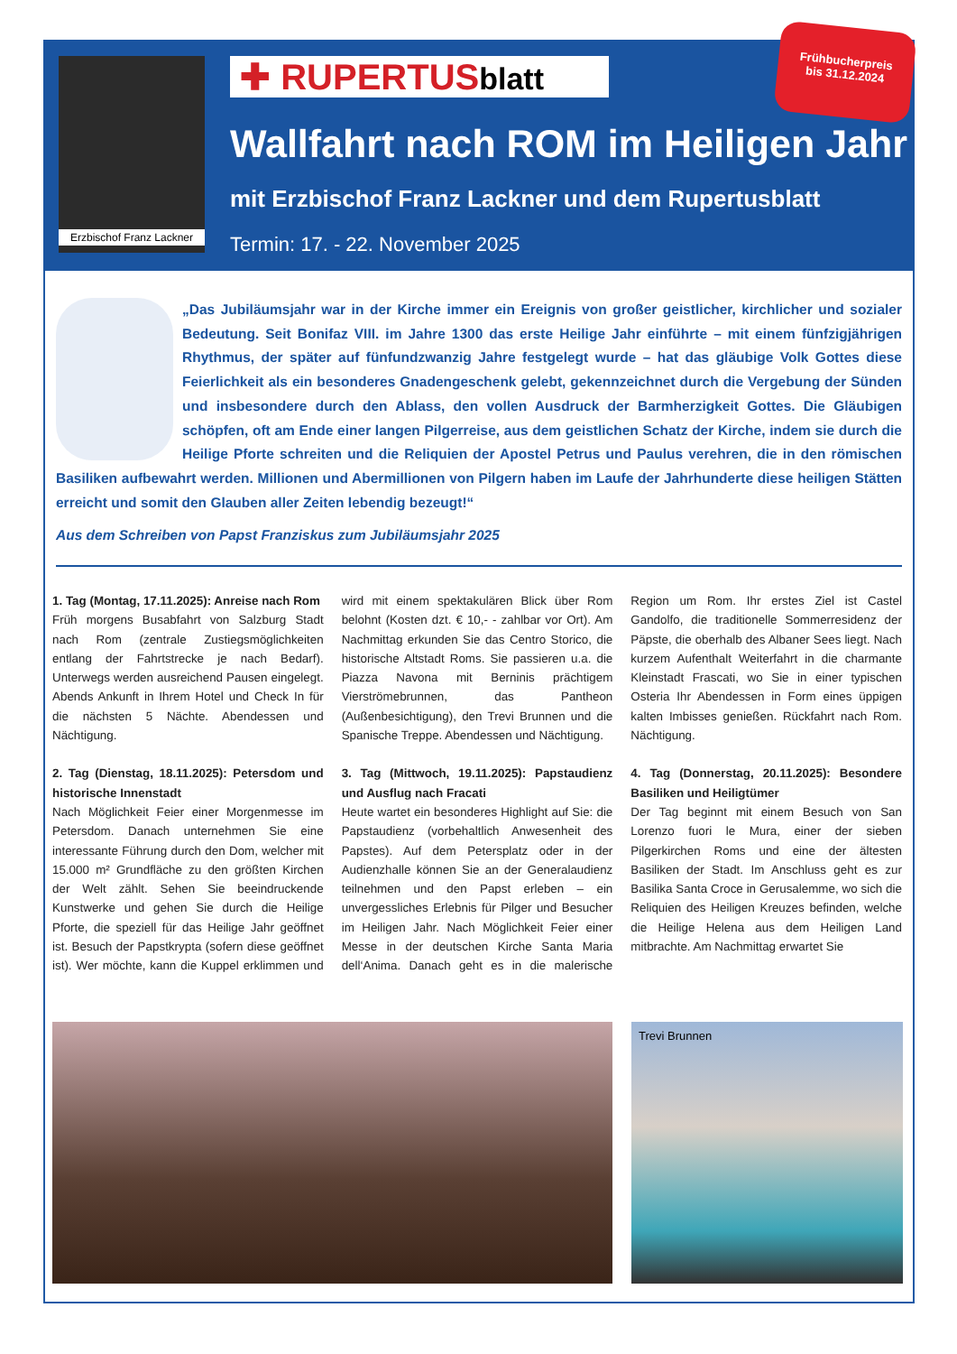Erzbischof Franz Lackner
✚ RUPERTUSblatt
Frühbucherpreis
bis 31.12.2024
Wallfahrt nach ROM im Heiligen Jahr
mit Erzbischof Franz Lackner und dem Rupertusblatt
Termin: 17. - 22. November 2025
„Das Jubiläumsjahr war in der Kirche immer ein Ereignis von großer geistlicher, kirchlicher und sozialer Bedeutung. Seit Bonifaz VIII. im Jahre 1300 das erste Heilige Jahr einführte – mit einem fünfzigjährigen Rhythmus, der später auf fünfundzwanzig Jahre festgelegt wurde – hat das gläubige Volk Gottes diese Feierlichkeit als ein besonderes Gnadengeschenk gelebt, gekennzeichnet durch die Vergebung der Sünden und insbesondere durch den Ablass, den vollen Ausdruck der Barmherzigkeit Gottes. Die Gläubigen schöpfen, oft am Ende einer langen Pilgerreise, aus dem geistlichen Schatz der Kirche, indem sie durch die Heilige Pforte schreiten und die Reliquien der Apostel Petrus und Paulus verehren, die in den römischen Basiliken aufbewahrt werden. Millionen und Abermillionen von Pilgern haben im Laufe der Jahrhunderte diese heiligen Stätten erreicht und somit den Glauben aller Zeiten lebendig bezeugt!“
Aus dem Schreiben von Papst Franziskus zum Jubiläumsjahr 2025
1. Tag (Montag, 17.11.2025): Anreise nach Rom
Früh morgens Busabfahrt von Salzburg Stadt nach Rom (zentrale Zustiegsmöglichkeiten entlang der Fahrtstrecke je nach Bedarf). Unterwegs werden ausreichend Pausen eingelegt. Abends Ankunft in Ihrem Hotel und Check In für die nächsten 5 Nächte. Abendessen und Nächtigung.
2. Tag (Dienstag, 18.11.2025): Petersdom und historische Innenstadt
Nach Möglichkeit Feier einer Morgenmesse im Petersdom. Danach unternehmen Sie eine interessante Führung durch den Dom, welcher mit 15.000 m² Grundfläche zu den größten Kirchen der Welt zählt. Sehen Sie beeindruckende Kunstwerke und gehen Sie durch die Heilige Pforte, die speziell für das Heilige Jahr geöffnet ist. Besuch der Papstkrypta (sofern diese geöffnet ist). Wer möchte, kann die Kuppel erklimmen und wird mit einem spektakulären Blick über Rom belohnt (Kosten dzt. € 10,- - zahlbar vor Ort). Am Nachmittag erkunden Sie das Centro Storico, die historische Altstadt Roms. Sie passieren u.a. die Piazza Navona mit Berninis prächtigem Vierströmebrunnen, das Pantheon (Außenbesichtigung), den Trevi Brunnen und die Spanische Treppe. Abendessen und Nächtigung.
3. Tag (Mittwoch, 19.11.2025): Papstaudienz und Ausflug nach Fracati
Heute wartet ein besonderes Highlight auf Sie: die Papstaudienz (vorbehaltlich Anwesenheit des Papstes). Auf dem Petersplatz oder in der Audienzhalle können Sie an der Generalaudienz teilnehmen und den Papst erleben – ein unvergessliches Erlebnis für Pilger und Besucher im Heiligen Jahr. Nach Möglichkeit Feier einer Messe in der deutschen Kirche Santa Maria dell‘Anima. Danach geht es in die malerische Region um Rom. Ihr erstes Ziel ist Castel Gandolfo, die traditionelle Sommerresidenz der Päpste, die oberhalb des Albaner Sees liegt. Nach kurzem Aufenthalt Weiterfahrt in die charmante Kleinstadt Frascati, wo Sie in einer typischen Osteria Ihr Abendessen in Form eines üppigen kalten Imbisses genießen. Rückfahrt nach Rom. Nächtigung.
4. Tag (Donnerstag, 20.11.2025): Besondere Basiliken und Heiligtümer
Der Tag beginnt mit einem Besuch von San Lorenzo fuori le Mura, einer der sieben Pilgerkirchen Roms und eine der ältesten Basiliken der Stadt. Im Anschluss geht es zur Basilika Santa Croce in Gerusalemme, wo sich die Reliquien des Heiligen Kreuzes befinden, welche die Heilige Helena aus dem Heiligen Land mitbrachte. Am Nachmittag erwartet Sie
Trevi Brunnen